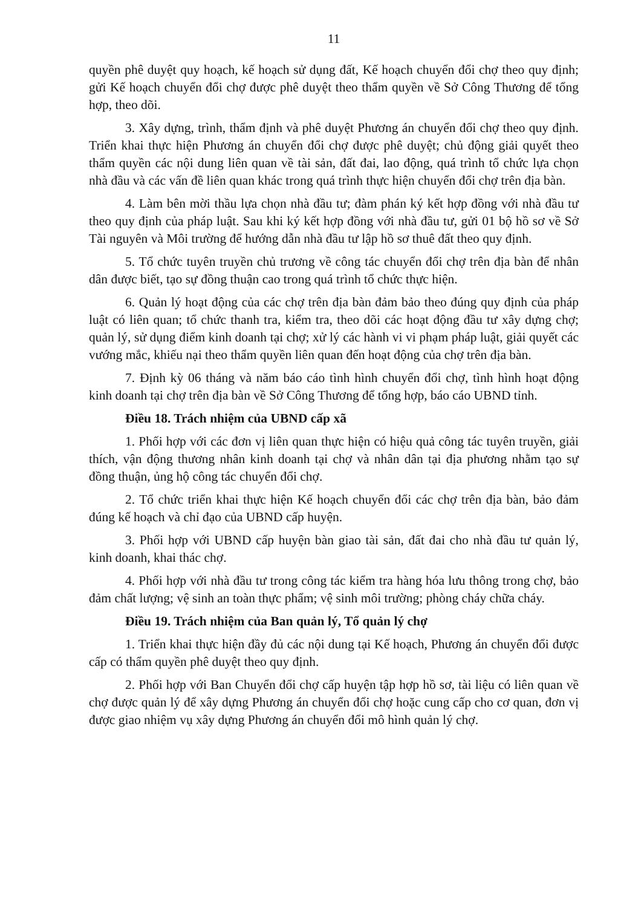11
quyền phê duyệt quy hoạch, kế hoạch sử dụng đất, Kế hoạch chuyển đổi chợ theo quy định; gửi Kế hoạch chuyển đổi chợ được phê duyệt theo thẩm quyền về Sở Công Thương để tổng hợp, theo dõi.
3. Xây dựng, trình, thẩm định và phê duyệt Phương án chuyển đổi chợ theo quy định. Triển khai thực hiện Phương án chuyển đổi chợ được phê duyệt; chủ động giải quyết theo thẩm quyền các nội dung liên quan về tài sản, đất đai, lao động, quá trình tổ chức lựa chọn nhà đầu và các vấn đề liên quan khác trong quá trình thực hiện chuyển đổi chợ trên địa bàn.
4. Làm bên mời thầu lựa chọn nhà đầu tư; đàm phán ký kết hợp đồng với nhà đầu tư theo quy định của pháp luật. Sau khi ký kết hợp đồng với nhà đầu tư, gửi 01 bộ hồ sơ về Sở Tài nguyên và Môi trường để hướng dẫn nhà đầu tư lập hồ sơ thuê đất theo quy định.
5. Tổ chức tuyên truyền chủ trương về công tác chuyển đổi chợ trên địa bàn để nhân dân được biết, tạo sự đồng thuận cao trong quá trình tổ chức thực hiện.
6. Quản lý hoạt động của các chợ trên địa bàn đảm bảo theo đúng quy định của pháp luật có liên quan; tổ chức thanh tra, kiểm tra, theo dõi các hoạt động đầu tư xây dựng chợ; quản lý, sử dụng điểm kinh doanh tại chợ; xử lý các hành vi vi phạm pháp luật, giải quyết các vướng mắc, khiếu nại theo thẩm quyền liên quan đến hoạt động của chợ trên địa bàn.
7. Định kỳ 06 tháng và năm báo cáo tình hình chuyển đổi chợ, tình hình hoạt động kinh doanh tại chợ trên địa bàn về Sở Công Thương để tổng hợp, báo cáo UBND tỉnh.
Điều 18. Trách nhiệm của UBND cấp xã
1. Phối hợp với các đơn vị liên quan thực hiện có hiệu quả công tác tuyên truyền, giải thích, vận động thương nhân kinh doanh tại chợ và nhân dân tại địa phương nhằm tạo sự đồng thuận, ủng hộ công tác chuyển đổi chợ.
2. Tổ chức triển khai thực hiện Kế hoạch chuyển đổi các chợ trên địa bàn, bảo đảm đúng kế hoạch và chỉ đạo của UBND cấp huyện.
3. Phối hợp với UBND cấp huyện bàn giao tài sản, đất đai cho nhà đầu tư quản lý, kinh doanh, khai thác chợ.
4. Phối hợp với nhà đầu tư trong công tác kiểm tra hàng hóa lưu thông trong chợ, bảo đảm chất lượng; vệ sinh an toàn thực phẩm; vệ sinh môi trường; phòng cháy chữa cháy.
Điều 19. Trách nhiệm của Ban quản lý, Tổ quản lý chợ
1. Triển khai thực hiện đầy đủ các nội dung tại Kế hoạch, Phương án chuyển đổi được cấp có thẩm quyền phê duyệt theo quy định.
2. Phối hợp với Ban Chuyển đổi chợ cấp huyện tập hợp hồ sơ, tài liệu có liên quan về chợ được quản lý để xây dựng Phương án chuyển đổi chợ hoặc cung cấp cho cơ quan, đơn vị được giao nhiệm vụ xây dựng Phương án chuyển đổi mô hình quản lý chợ.